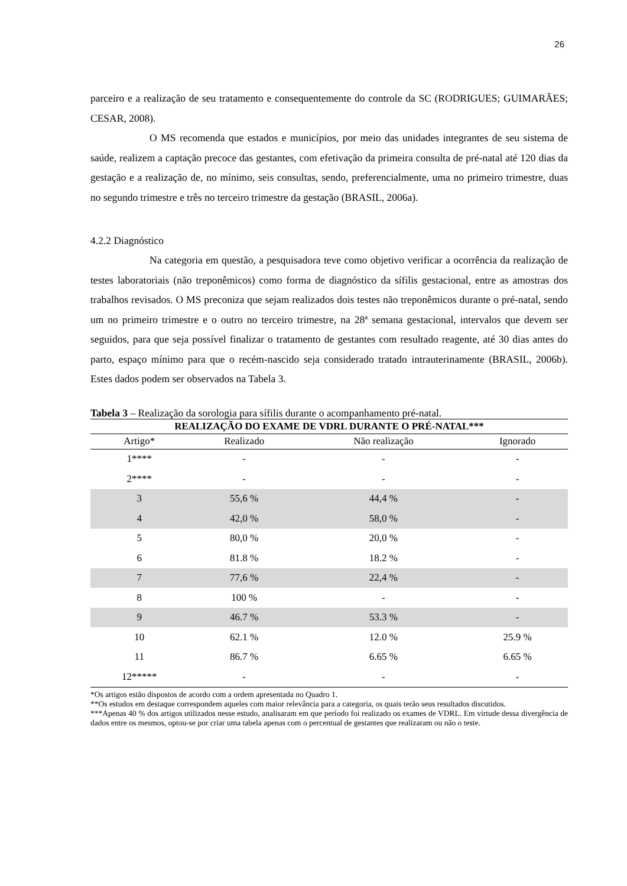26
parceiro e a realização de seu tratamento e consequentemente do controle da SC (RODRIGUES; GUIMARÃES; CESAR, 2008).
O MS recomenda que estados e municípios, por meio das unidades integrantes de seu sistema de saúde, realizem a captação precoce das gestantes, com efetivação da primeira consulta de pré-natal até 120 dias da gestação e a realização de, no mínimo, seis consultas, sendo, preferencialmente, uma no primeiro trimestre, duas no segundo trimestre e três no terceiro trimestre da gestação (BRASIL, 2006a).
4.2.2 Diagnóstico
Na categoria em questão, a pesquisadora teve como objetivo verificar a ocorrência da realização de testes laboratoriais (não treponêmicos) como forma de diagnóstico da sífilis gestacional, entre as amostras dos trabalhos revisados. O MS preconiza que sejam realizados dois testes não treponêmicos durante o pré-natal, sendo um no primeiro trimestre e o outro no terceiro trimestre, na 28ª semana gestacional, intervalos que devem ser seguidos, para que seja possível finalizar o tratamento de gestantes com resultado reagente, até 30 dias antes do parto, espaço mínimo para que o recém-nascido seja considerado tratado intrauterinamente (BRASIL, 2006b). Estes dados podem ser observados na Tabela 3.
Tabela 3 – Realização da sorologia para sífilis durante o acompanhamento pré-natal.
| REALIZAÇÃO DO EXAME DE VDRL DURANTE O PRÉ-NATAL*** | | | |
| --- | --- | --- | --- |
| Artigo* | Realizado | Não realização | Ignorado |
| 1**** | - | - | - |
| 2**** | - | - | - |
| 3 | 55,6 % | 44,4 % | - |
| 4 | 42,0 % | 58,0 % | - |
| 5 | 80,0 % | 20,0 % | - |
| 6 | 81.8 % | 18.2 % | - |
| 7 | 77,6 % | 22,4 % | - |
| 8 | 100 % | - | - |
| 9 | 46.7 % | 53.3 % | - |
| 10 | 62.1 % | 12.0 % | 25.9 % |
| 11 | 86.7 % | 6.65 % | 6.65 % |
| 12***** | - | - | - |
*Os artigos estão dispostos de acordo com a ordem apresentada no Quadro 1.
**Os estudos em destaque correspondem aqueles com maior relevância para a categoria, os quais terão seus resultados discutidos.
***Apenas 40 % dos artigos utilizados nesse estudo, analisaram em que período foi realizado os exames de VDRL. Em virtude dessa divergência de dados entre os mesmos, optou-se por criar uma tabela apenas com o percentual de gestantes que realizaram ou não o teste.